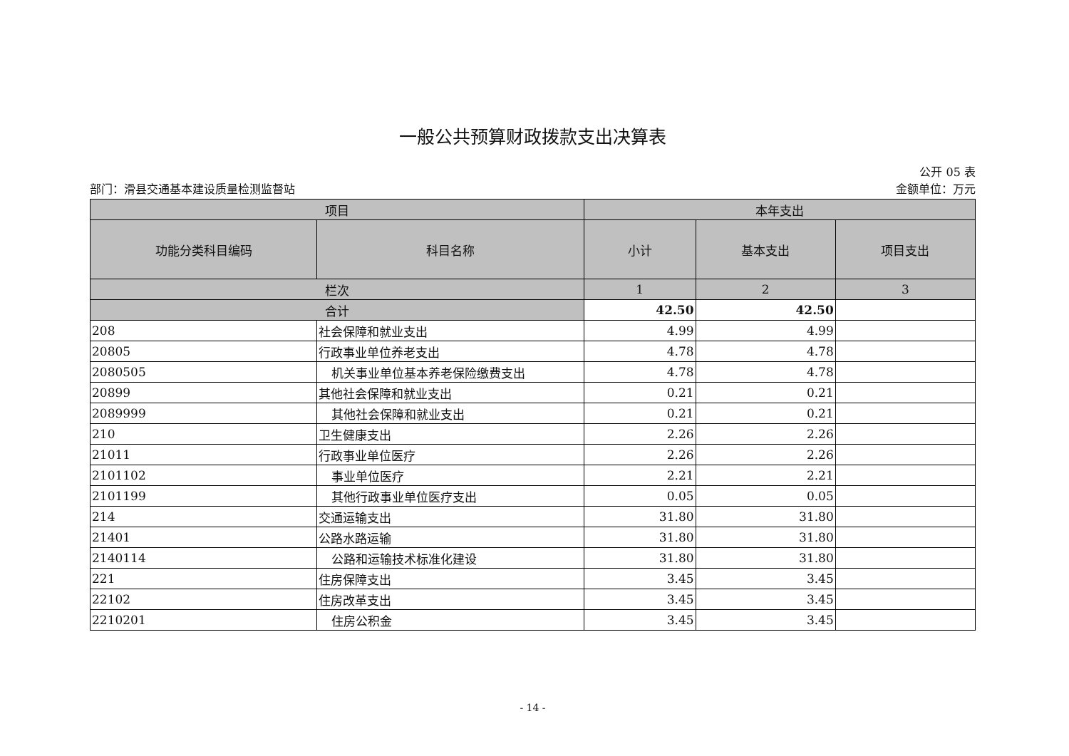一般公共预算财政拨款支出决算表
公开 05 表
部门：滑县交通基本建设质量检测监督站 金额单位：万元
| 项目 | | 本年支出 | | |
| --- | --- | --- | --- | --- |
| 功能分类科目编码 | 科目名称 | 小计 | 基本支出 | 项目支出 |
| 栏次 | | 1 | 2 | 3 |
| 合计 | | 42.50 | 42.50 | |
| 208 | 社会保障和就业支出 | 4.99 | 4.99 | |
| 20805 | 行政事业单位养老支出 | 4.78 | 4.78 | |
| 2080505 | 机关事业单位基本养老保险缴费支出 | 4.78 | 4.78 | |
| 20899 | 其他社会保障和就业支出 | 0.21 | 0.21 | |
| 2089999 | 其他社会保障和就业支出 | 0.21 | 0.21 | |
| 210 | 卫生健康支出 | 2.26 | 2.26 | |
| 21011 | 行政事业单位医疗 | 2.26 | 2.26 | |
| 2101102 | 事业单位医疗 | 2.21 | 2.21 | |
| 2101199 | 其他行政事业单位医疗支出 | 0.05 | 0.05 | |
| 214 | 交通运输支出 | 31.80 | 31.80 | |
| 21401 | 公路水路运输 | 31.80 | 31.80 | |
| 2140114 | 公路和运输技术标准化建设 | 31.80 | 31.80 | |
| 221 | 住房保障支出 | 3.45 | 3.45 | |
| 22102 | 住房改革支出 | 3.45 | 3.45 | |
| 2210201 | 住房公积金 | 3.45 | 3.45 | |
- 14 -